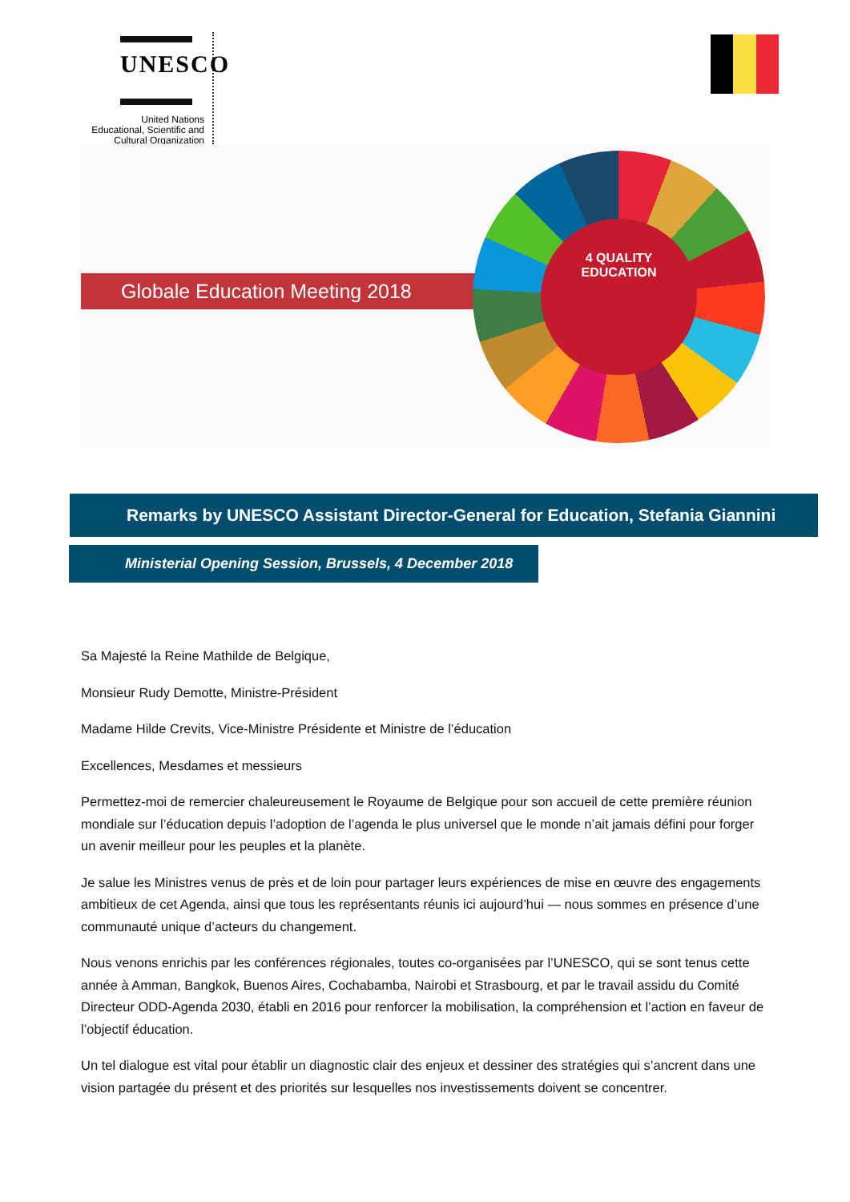UNESCO
United Nations
Educational, Scientific and
Cultural Organization
Globale Education Meeting 2018
4 QUALITY
EDUCATION
Remarks by UNESCO Assistant Director-General for Education, Stefania Giannini
Ministerial Opening Session, Brussels, 4 December 2018
Sa Majesté la Reine Mathilde de Belgique,
Monsieur Rudy Demotte, Ministre-Président
Madame Hilde Crevits, Vice-Ministre Présidente et Ministre de l’éducation
Excellences, Mesdames et messieurs
Permettez-moi de remercier chaleureusement le Royaume de Belgique pour son accueil de cette première réunion mondiale sur l’éducation depuis l’adoption de l’agenda le plus universel que le monde n’ait jamais défini pour forger un avenir meilleur pour les peuples et la planète.
Je salue les Ministres venus de près et de loin pour partager leurs expériences de mise en œuvre des engagements ambitieux de cet Agenda, ainsi que tous les représentants réunis ici aujourd’hui — nous sommes en présence d’une communauté unique d’acteurs du changement.
Nous venons enrichis par les conférences régionales, toutes co-organisées par l’UNESCO, qui se sont tenus cette année à Amman, Bangkok, Buenos Aires, Cochabamba, Nairobi et Strasbourg, et par le travail assidu du Comité Directeur ODD-Agenda 2030, établi en 2016 pour renforcer la mobilisation, la compréhension et l’action en faveur de l’objectif éducation.
Un tel dialogue est vital pour établir un diagnostic clair des enjeux et dessiner des stratégies qui s’ancrent dans une vision partagée du présent et des priorités sur lesquelles nos investissements doivent se concentrer.